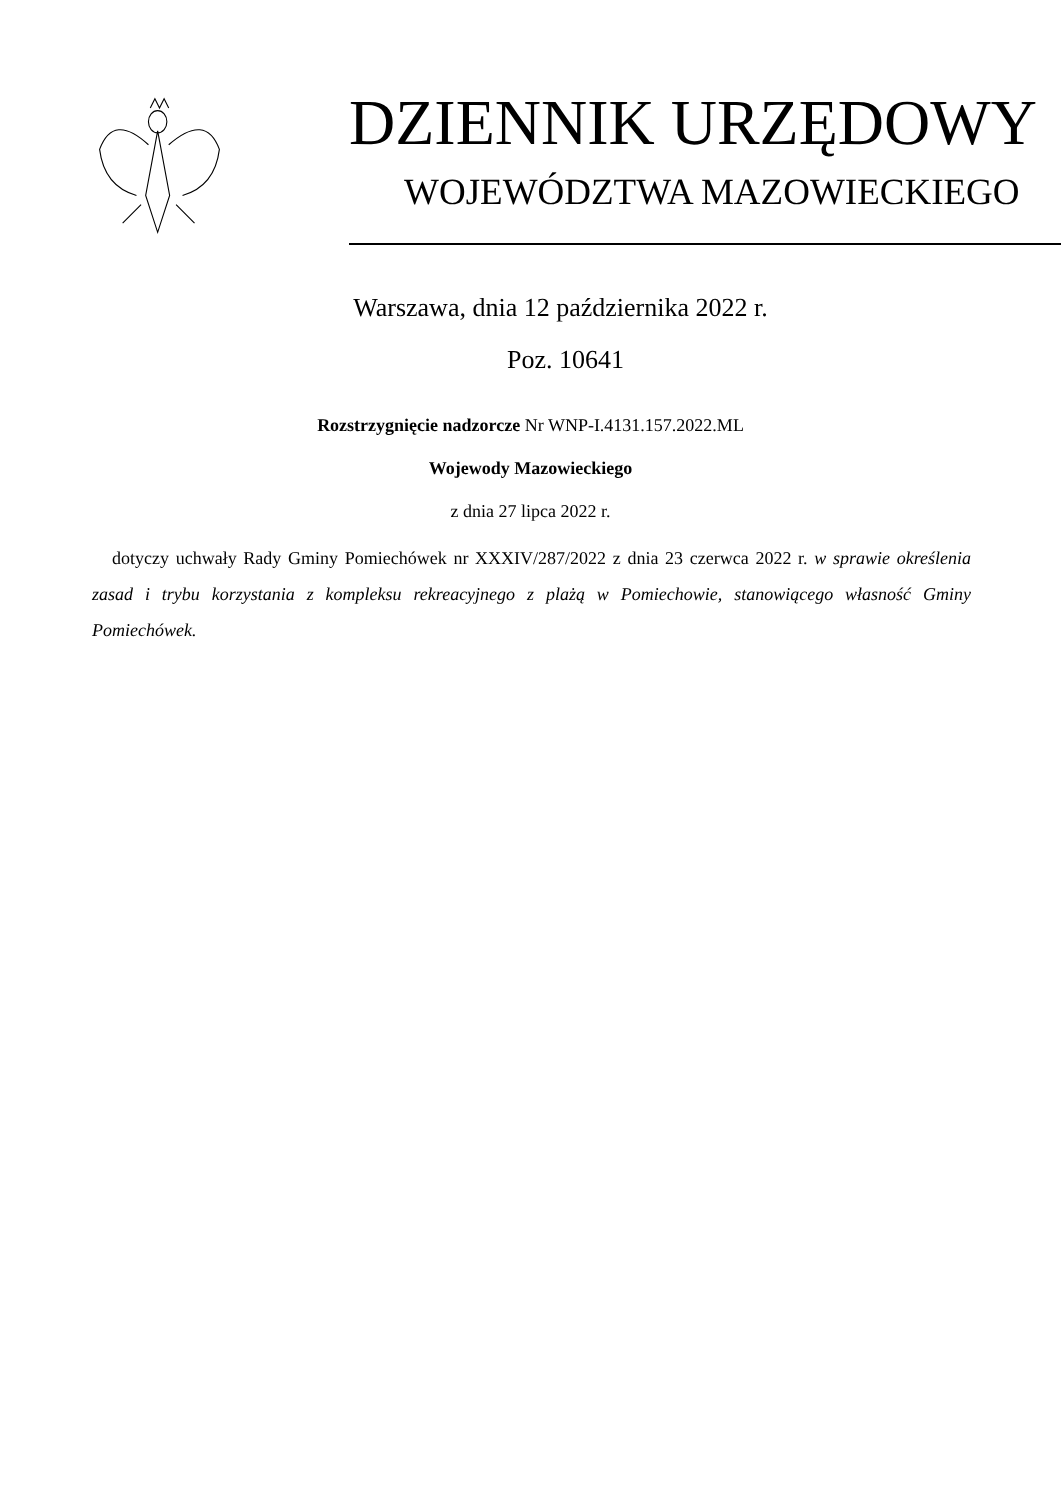DZIENNIK URZĘDOWY
WOJEWÓDZTWA MAZOWIECKIEGO
Warszawa, dnia 12 października 2022 r.
Poz. 10641
Rozstrzygnięcie nadzorcze Nr WNP-I.4131.157.2022.ML
Wojewody Mazowieckiego
z dnia 27 lipca 2022 r.
dotyczy uchwały Rady Gminy Pomiechówek nr XXXIV/287/2022 z dnia 23 czerwca 2022 r. w sprawie określenia zasad i trybu korzystania z kompleksu rekreacyjnego z plażą w Pomiechowie, stanowiącego własność Gminy Pomiechówek.